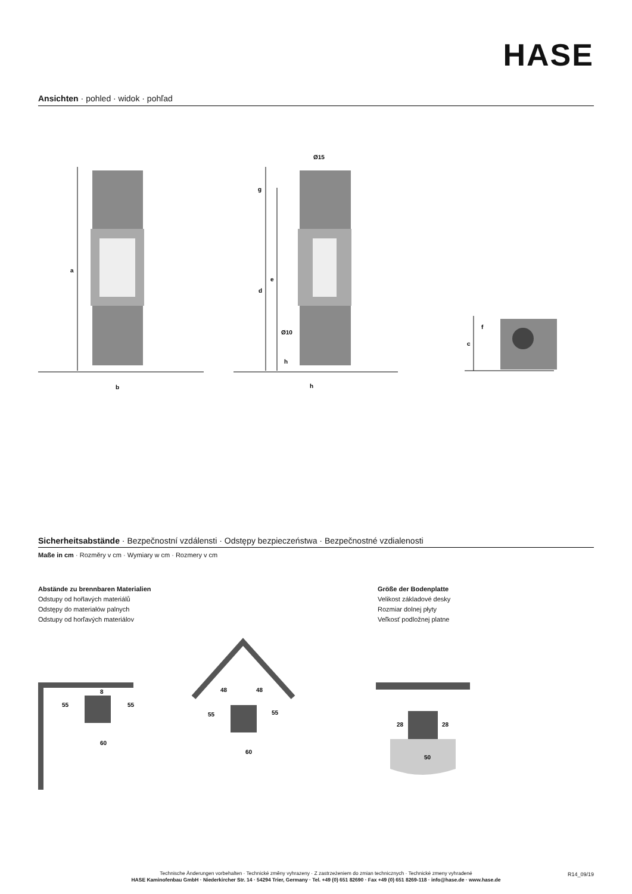HASE
Ansichten · pohled · widok · pohľad
a
b
c
d
e
f
g
h
h
Ø15
Ø10
55
55
60
8
48
48
55
55
60
28
28
50
Sicherheitsabstände · Bezpečnostní vzdálensti · Odstępy bezpieczeństwa · Bezpečnostné vzdialenosti
Maße in cm · Rozměry v cm · Wymiary w cm · Rozmery v cm
Abstände zu brennbaren Materialien
Odstupy od hořlavých materiálů
Odstępy do materiałów palnych
Odstupy od horľavých materiálov
Größe der Bodenplatte
Velikost základové desky
Rozmiar dolnej płyty
Veľkosť podložnej platne
Technische Änderungen vorbehalten · Technické změny vyhrazeny · Z zastrzeżeniem do zmian technicznych · Technické zmeny vyhradené
HASE Kaminofenbau GmbH · Niederkircher Str. 14 · 54294 Trier, Germany · Tel. +49 (0) 651 82690 · Fax +49 (0) 651 8269-118 · info@hase.de · www.hase.de
R14_09/19